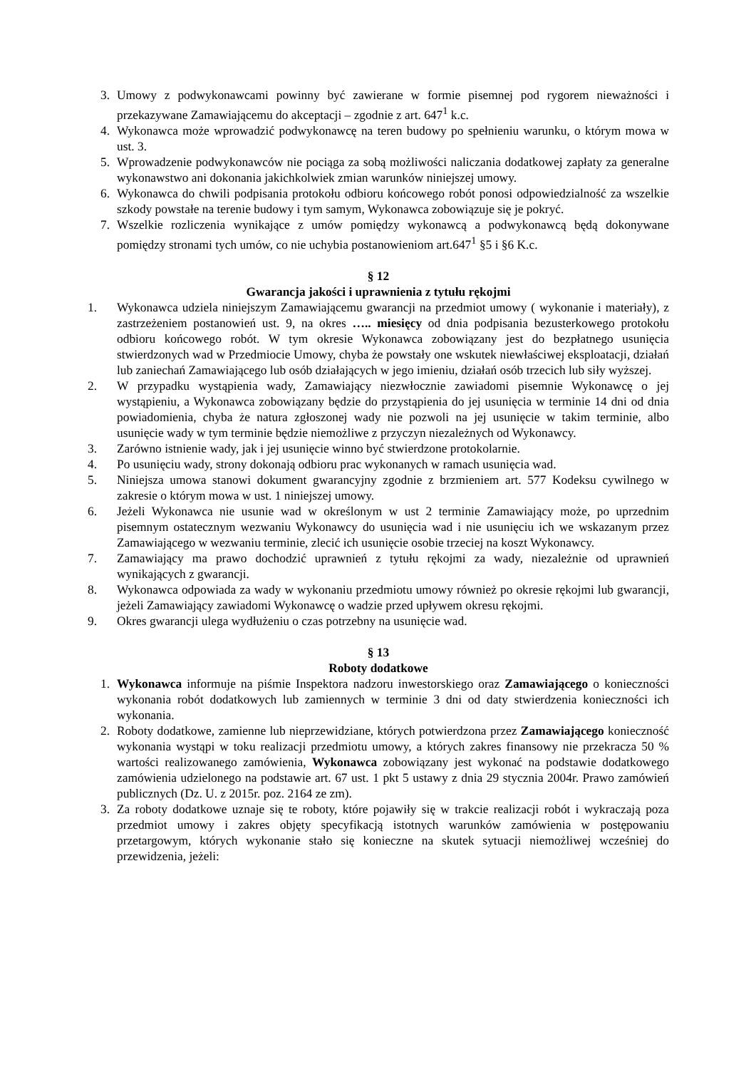3. Umowy z podwykonawcami powinny być zawierane w formie pisemnej pod rygorem nieważności i przekazywane Zamawiającemu do akceptacji – zgodnie z art. 647<sup>1</sup> k.c.
4. Wykonawca może wprowadzić podwykonawcę na teren budowy po spełnieniu warunku, o którym mowa w ust. 3.
5. Wprowadzenie podwykonawców nie pociąga za sobą możliwości naliczania dodatkowej zapłaty za generalne wykonawstwo ani dokonania jakichkolwiek zmian warunków niniejszej umowy.
6. Wykonawca do chwili podpisania protokołu odbioru końcowego robót ponosi odpowiedzialność za wszelkie szkody powstałe na terenie budowy i tym samym, Wykonawca zobowiązuje się je pokryć.
7. Wszelkie rozliczenia wynikające z umów pomiędzy wykonawcą a podwykonawcą będą dokonywane pomiędzy stronami tych umów, co nie uchybia postanowieniom art.647<sup>1</sup> §5 i §6 K.c.
§ 12
Gwarancja jakości i uprawnienia z tytułu rękojmi
1. Wykonawca udziela niniejszym Zamawiającemu gwarancji na przedmiot umowy ( wykonanie i materiały), z zastrzeżeniem postanowień ust. 9, na okres ….. miesięcy od dnia podpisania bezusterkowego protokołu odbioru końcowego robót. W tym okresie Wykonawca zobowiązany jest do bezpłatnego usunięcia stwierdzonych wad w Przedmiocie Umowy, chyba że powstały one wskutek niewłaściwej eksploatacji, działań lub zaniechań Zamawiającego lub osób działających w jego imieniu, działań osób trzecich lub siły wyższej.
2. W przypadku wystąpienia wady, Zamawiający niezwłocznie zawiadomi pisemnie Wykonawcę o jej wystąpieniu, a Wykonawca zobowiązany będzie do przystąpienia do jej usunięcia w terminie 14 dni od dnia powiadomienia, chyba że natura zgłoszonej wady nie pozwoli na jej usunięcie w takim terminie, albo usunięcie wady w tym terminie będzie niemożliwe z przyczyn niezależnych od Wykonawcy.
3. Zarówno istnienie wady, jak i jej usunięcie winno być stwierdzone protokolarnie.
4. Po usunięciu wady, strony dokonają odbioru prac wykonanych w ramach usunięcia wad.
5. Niniejsza umowa stanowi dokument gwarancyjny zgodnie z brzmieniem art. 577 Kodeksu cywilnego w zakresie o którym mowa w ust. 1 niniejszej umowy.
6. Jeżeli Wykonawca nie usunie wad w określonym w ust 2 terminie Zamawiający może, po uprzednim pisemnym ostatecznym wezwaniu Wykonawcy do usunięcia wad i nie usunięciu ich we wskazanym przez Zamawiającego w wezwaniu terminie, zlecić ich usunięcie osobie trzeciej na koszt Wykonawcy.
7. Zamawiający ma prawo dochodzić uprawnień z tytułu rękojmi za wady, niezależnie od uprawnień wynikających z gwarancji.
8. Wykonawca odpowiada za wady w wykonaniu przedmiotu umowy również po okresie rękojmi lub gwarancji, jeżeli Zamawiający zawiadomi Wykonawcę o wadzie przed upływem okresu rękojmi.
9. Okres gwarancji ulega wydłużeniu o czas potrzebny na usunięcie wad.
§ 13
Roboty dodatkowe
1. Wykonawca informuje na piśmie Inspektora nadzoru inwestorskiego oraz Zamawiającego o konieczności wykonania robót dodatkowych lub zamiennych w terminie 3 dni od daty stwierdzenia konieczności ich wykonania.
2. Roboty dodatkowe, zamienne lub nieprzewidziane, których potwierdzona przez Zamawiającego konieczność wykonania wystąpi w toku realizacji przedmiotu umowy, a których zakres finansowy nie przekracza 50 % wartości realizowanego zamówienia, Wykonawca zobowiązany jest wykonać na podstawie dodatkowego zamówienia udzielonego na podstawie art. 67 ust. 1 pkt 5 ustawy z dnia 29 stycznia 2004r. Prawo zamówień publicznych (Dz. U. z 2015r. poz. 2164 ze zm).
3. Za roboty dodatkowe uznaje się te roboty, które pojawiły się w trakcie realizacji robót i wykraczają poza przedmiot umowy i zakres objęty specyfikacją istotnych warunków zamówienia w postępowaniu przetargowym, których wykonanie stało się konieczne na skutek sytuacji niemożliwej wcześniej do przewidzenia, jeżeli: